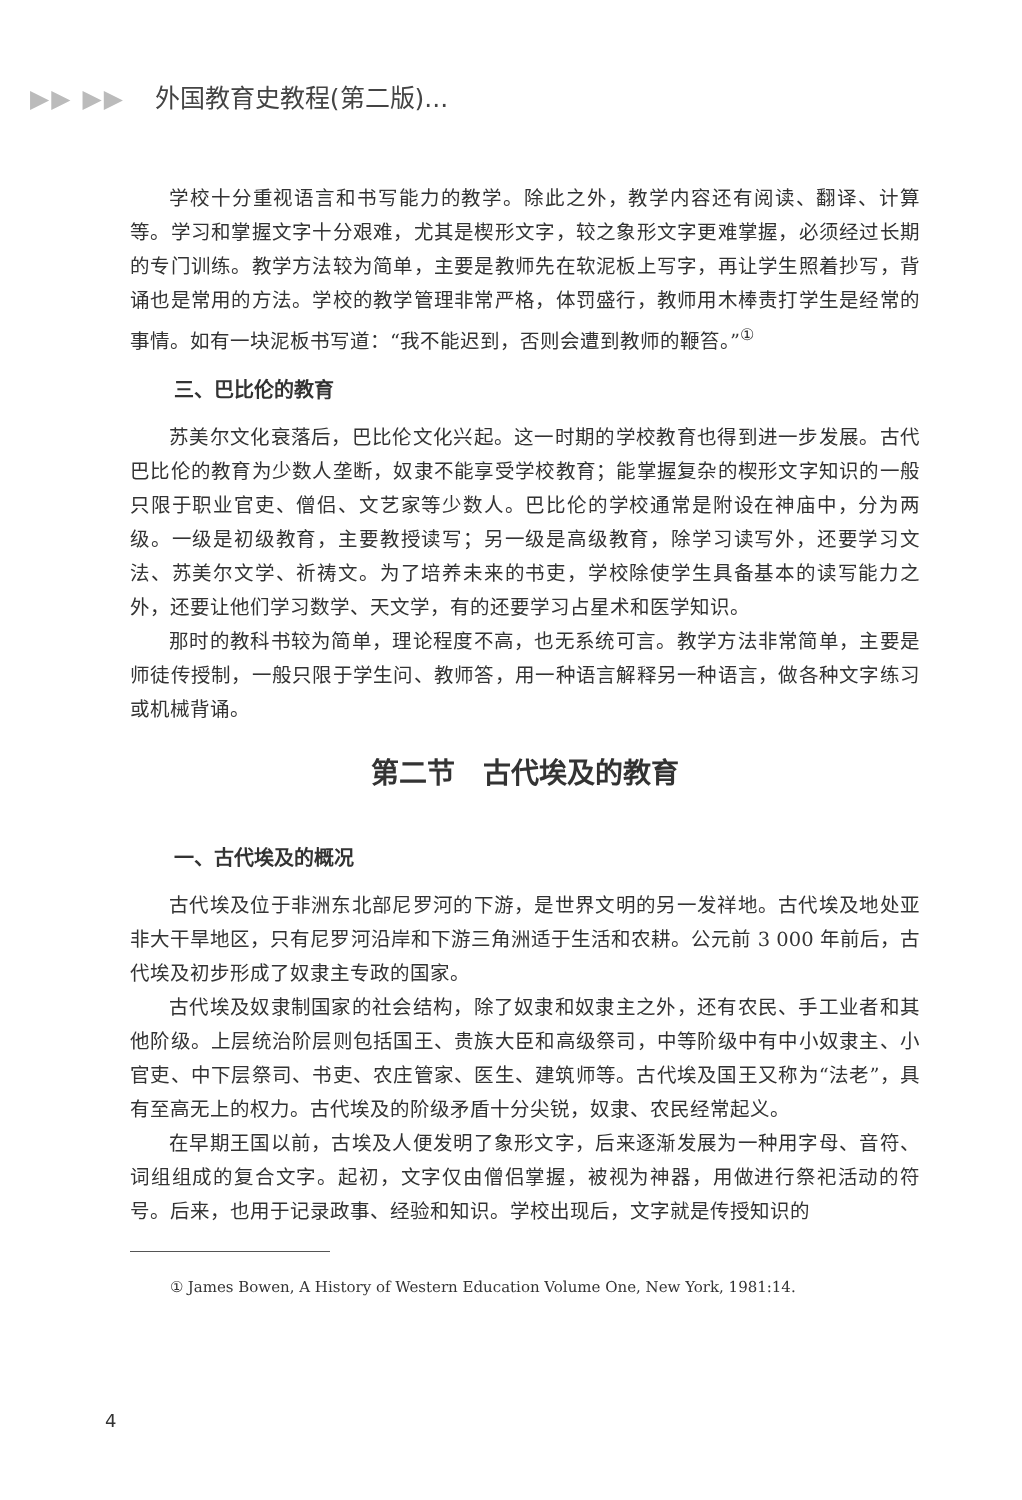▶▶ ▶▶ 外国教育史教程(第二版)...
学校十分重视语言和书写能力的教学。除此之外，教学内容还有阅读、翻译、计算等。学习和掌握文字十分艰难，尤其是楔形文字，较之象形文字更难掌握，必须经过长期的专门训练。教学方法较为简单，主要是教师先在软泥板上写字，再让学生照着抄写，背诵也是常用的方法。学校的教学管理非常严格，体罚盛行，教师用木棒责打学生是经常的事情。如有一块泥板书写道：“我不能迟到，否则会遭到教师的鞭笞。”<sup>①</sup>
三、巴比伦的教育
苏美尔文化衰落后，巴比伦文化兴起。这一时期的学校教育也得到进一步发展。古代巴比伦的教育为少数人垄断，奴隶不能享受学校教育；能掌握复杂的楔形文字知识的一般只限于职业官吏、僧侣、文艺家等少数人。巴比伦的学校通常是附设在神庙中，分为两级。一级是初级教育，主要教授读写；另一级是高级教育，除学习读写外，还要学习文法、苏美尔文学、祈祷文。为了培养未来的书吏，学校除使学生具备基本的读写能力之外，还要让他们学习数学、天文学，有的还要学习占星术和医学知识。
那时的教科书较为简单，理论程度不高，也无系统可言。教学方法非常简单，主要是师徒传授制，一般只限于学生问、教师答，用一种语言解释另一种语言，做各种文字练习或机械背诵。
第二节　古代埃及的教育
一、古代埃及的概况
古代埃及位于非洲东北部尼罗河的下游，是世界文明的另一发祥地。古代埃及地处亚非大干旱地区，只有尼罗河沿岸和下游三角洲适于生活和农耕。公元前 3 000 年前后，古代埃及初步形成了奴隶主专政的国家。
古代埃及奴隶制国家的社会结构，除了奴隶和奴隶主之外，还有农民、手工业者和其他阶级。上层统治阶层则包括国王、贵族大臣和高级祭司，中等阶级中有中小奴隶主、小官吏、中下层祭司、书吏、农庄管家、医生、建筑师等。古代埃及国王又称为“法老”，具有至高无上的权力。古代埃及的阶级矛盾十分尖锐，奴隶、农民经常起义。
在早期王国以前，古埃及人便发明了象形文字，后来逐渐发展为一种用字母、音符、词组组成的复合文字。起初，文字仅由僧侣掌握，被视为神器，用做进行祭祀活动的符号。后来，也用于记录政事、经验和知识。学校出现后，文字就是传授知识的
① James Bowen, A History of Western Education Volume One, New York, 1981:14.
4